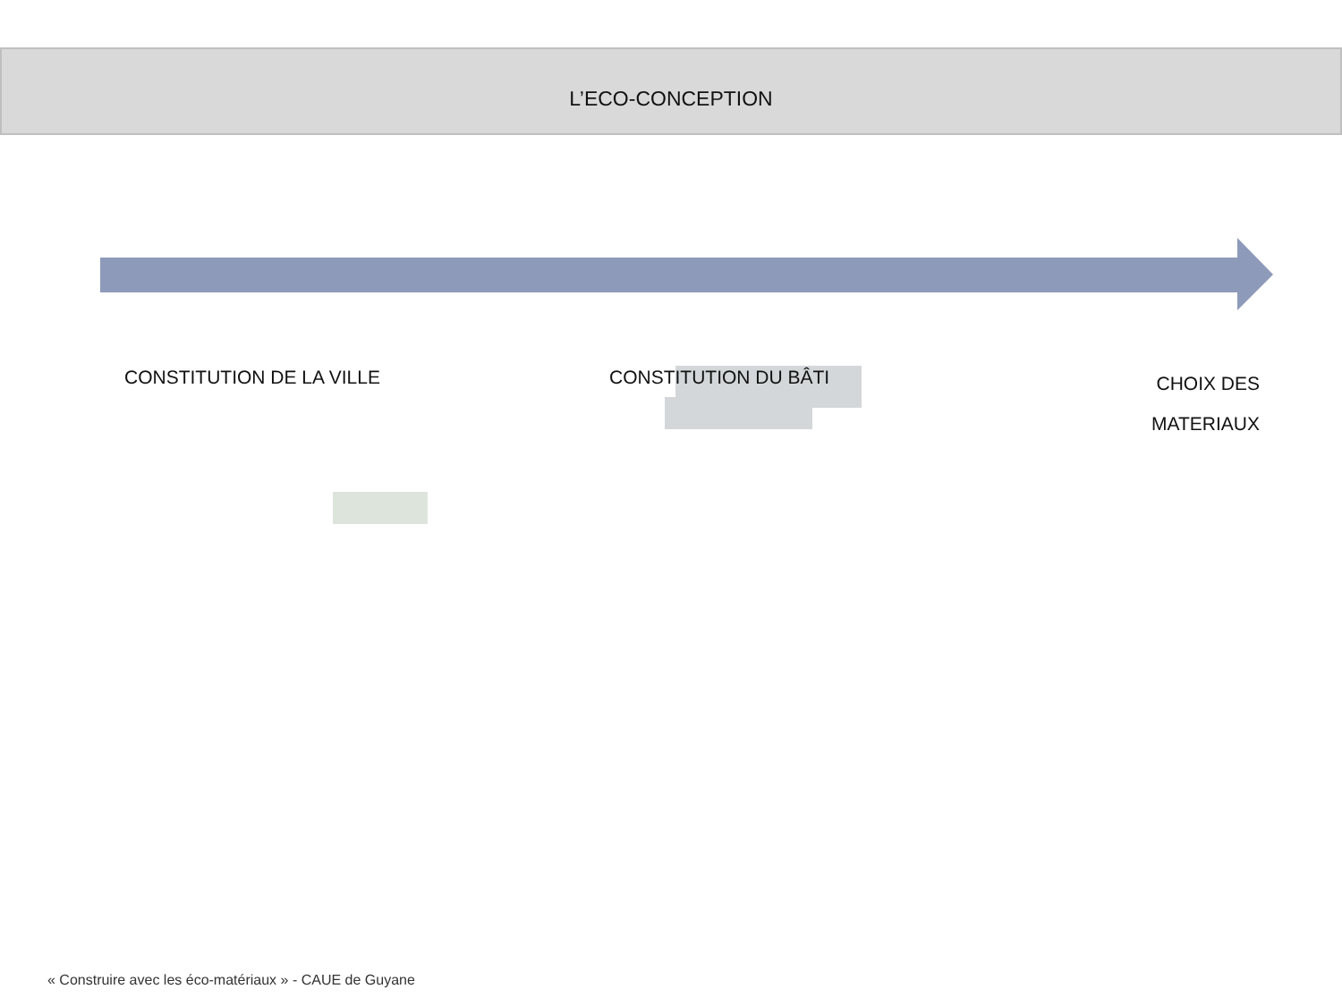L’ECO-CONCEPTION
CONSTITUTION DE LA VILLE CONSTITUTION DU BÂTI
CHOIX DES
MATERIAUX
« Construire avec les éco-matériaux » - CAUE de Guyane